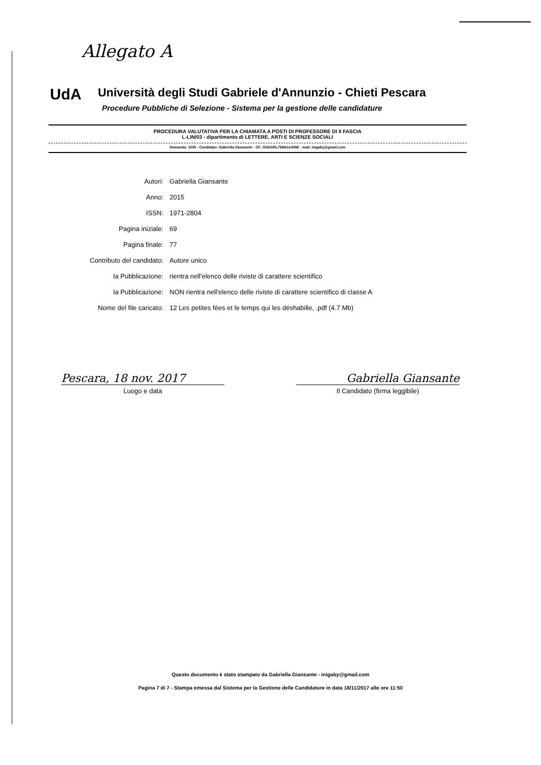Allegato A
UdA
Università degli Studi Gabriele d'Annunzio - Chieti Pescara
Procedure Pubbliche di Selezione - Sistema per la gestione delle candidature
PROCEDURA VALUTATIVA PER LA CHIAMATA A POSTI DI PROFESSORE DI II FASCIA
L-LIN/03 - dipartimento di LETTERE, ARTI E SCIENZE SOCIALI
Domanda: 1005 - Candidato: Gabriella Giansante - CF: GNSGRL75H61A345E - mail: inigaby@gmail.com
| Autori: | Gabriella Giansante |
| Anno: | 2015 |
| ISSN: | 1971-2804 |
| Pagina iniziale: | 69 |
| Pagina finale: | 77 |
| Contributo del candidato: | Autore unico |
| la Pubblicazione: | rientra nell'elenco delle riviste di carattere scientifico |
| la Pubblicazione: | NON rientra nell'elenco delle riviste di carattere scientifico di classe A |
| Nome del file caricato: | 12 Les petites fées et le temps qui les déshabille, .pdf (4.7 Mb) |
Pescara, 18 nov. 2017 Gabriella Giansante
Luogo e data Il Candidato (firma leggibile)
Questo documento è stato stampato da Gabriella Giansante - inigaby@gmail.com
Pagina 7 di 7 - Stampa emessa dal Sistema per la Gestione delle Candidature in data 18/11/2017 alle ore 11:50